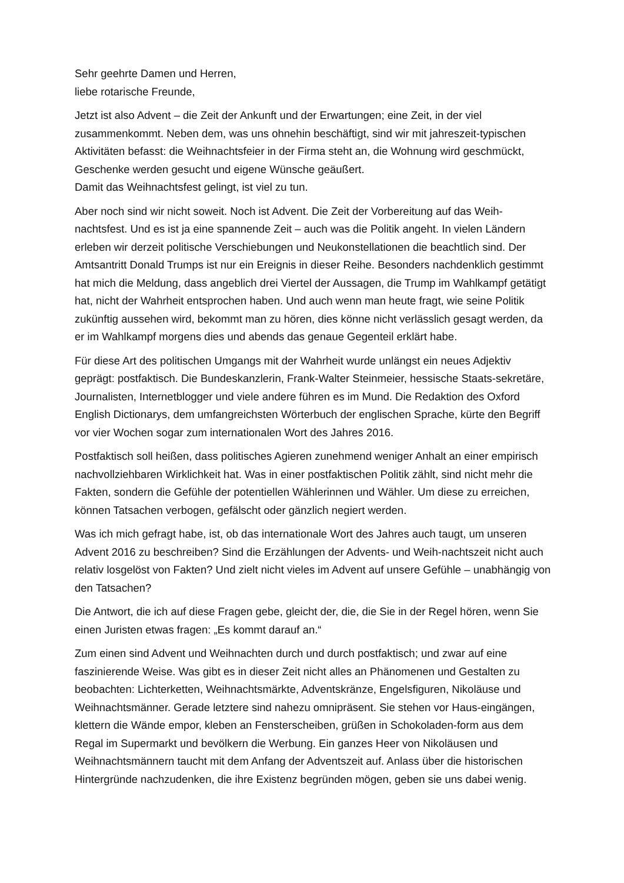Sehr geehrte Damen und Herren,
liebe rotarische Freunde,
Jetzt ist also Advent – die Zeit der Ankunft und der Erwartungen; eine Zeit, in der viel zusammenkommt. Neben dem, was uns ohnehin beschäftigt, sind wir mit jahreszeit-typischen Aktivitäten befasst: die Weihnachtsfeier in der Firma steht an, die Wohnung wird geschmückt, Geschenke werden gesucht und eigene Wünsche geäußert.
Damit das Weihnachtsfest gelingt, ist viel zu tun.
Aber noch sind wir nicht soweit. Noch ist Advent. Die Zeit der Vorbereitung auf das Weih-nachtsfest. Und es ist ja eine spannende Zeit – auch was die Politik angeht. In vielen Ländern erleben wir derzeit politische Verschiebungen und Neukonstellationen die beachtlich sind. Der Amtsantritt Donald Trumps ist nur ein Ereignis in dieser Reihe. Besonders nachdenklich gestimmt hat mich die Meldung, dass angeblich drei Viertel der Aussagen, die Trump im Wahlkampf getätigt hat, nicht der Wahrheit entsprochen haben. Und auch wenn man heute fragt, wie seine Politik zukünftig aussehen wird, bekommt man zu hören, dies könne nicht verlässlich gesagt werden, da er im Wahlkampf morgens dies und abends das genaue Gegenteil erklärt habe.
Für diese Art des politischen Umgangs mit der Wahrheit wurde unlängst ein neues Adjektiv geprägt: postfaktisch. Die Bundeskanzlerin, Frank-Walter Steinmeier, hessische Staats-sekretäre, Journalisten, Internetblogger und viele andere führen es im Mund. Die Redaktion des Oxford English Dictionarys, dem umfangreichsten Wörterbuch der englischen Sprache, kürte den Begriff vor vier Wochen sogar zum internationalen Wort des Jahres 2016.
Postfaktisch soll heißen, dass politisches Agieren zunehmend weniger Anhalt an einer empirisch nachvollziehbaren Wirklichkeit hat. Was in einer postfaktischen Politik zählt, sind nicht mehr die Fakten, sondern die Gefühle der potentiellen Wählerinnen und Wähler. Um diese zu erreichen, können Tatsachen verbogen, gefälscht oder gänzlich negiert werden.
Was ich mich gefragt habe, ist, ob das internationale Wort des Jahres auch taugt, um unseren Advent 2016 zu beschreiben? Sind die Erzählungen der Advents- und Weih-nachtszeit nicht auch relativ losgelöst von Fakten? Und zielt nicht vieles im Advent auf unsere Gefühle – unabhängig von den Tatsachen?
Die Antwort, die ich auf diese Fragen gebe, gleicht der, die, die Sie in der Regel hören, wenn Sie einen Juristen etwas fragen: „Es kommt darauf an.“
Zum einen sind Advent und Weihnachten durch und durch postfaktisch; und zwar auf eine faszinierende Weise. Was gibt es in dieser Zeit nicht alles an Phänomenen und Gestalten zu beobachten: Lichterketten, Weihnachtsmärkte, Adventskränze, Engelsfiguren, Nikoläuse und Weihnachtsmänner. Gerade letztere sind nahezu omnipräsent. Sie stehen vor Haus-eingängen, klettern die Wände empor, kleben an Fensterscheiben, grüßen in Schokoladen-form aus dem Regal im Supermarkt und bevölkern die Werbung. Ein ganzes Heer von Nikoläusen und Weihnachtsmännern taucht mit dem Anfang der Adventszeit auf. Anlass über die historischen Hintergründe nachzudenken, die ihre Existenz begründen mögen, geben sie uns dabei wenig.